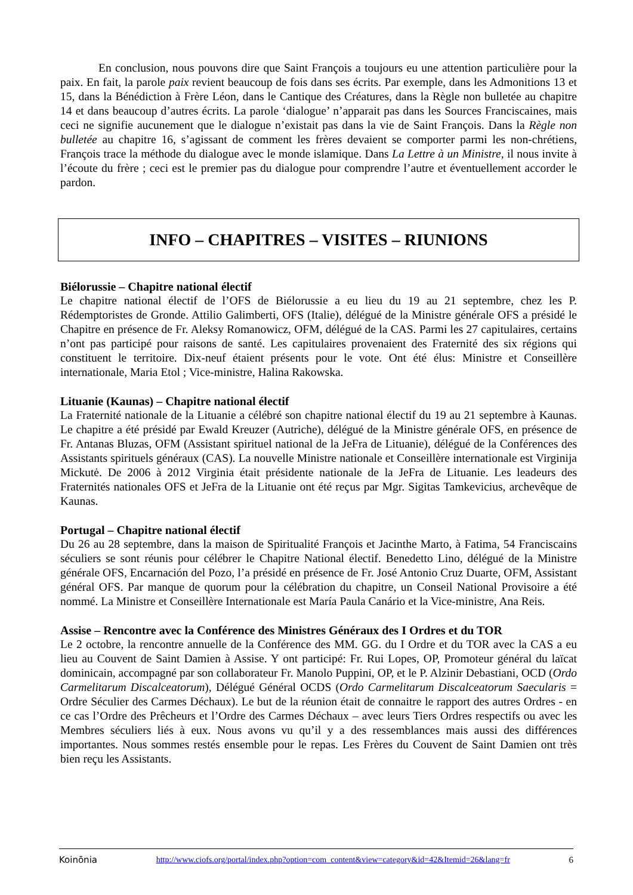En conclusion, nous pouvons dire que Saint François a toujours eu une attention particulière pour la paix. En fait, la parole paix revient beaucoup de fois dans ses écrits. Par exemple, dans les Admonitions 13 et 15, dans la Bénédiction à Frère Léon, dans le Cantique des Créatures, dans la Règle non bulletée au chapitre 14 et dans beaucoup d’autres écrits. La parole ‘dialogue’ n’apparait pas dans les Sources Franciscaines, mais ceci ne signifie aucunement que le dialogue n’existait pas dans la vie de Saint François. Dans la Règle non bulletée au chapitre 16, s’agissant de comment les frères devaient se comporter parmi les non-chrétiens, François trace la méthode du dialogue avec le monde islamique. Dans La Lettre à un Ministre, il nous invite à l’écoute du frère ; ceci est le premier pas du dialogue pour comprendre l’autre et éventuellement accorder le pardon.
INFO – CHAPITRES – VISITES – RIUNIONS
Biélorussie – Chapitre national électif
Le chapitre national électif de l’OFS de Biélorussie a eu lieu du 19 au 21 septembre, chez les P. Rédemptoristes de Gronde. Attilio Galimberti, OFS (Italie), délégué de la Ministre générale OFS a présidé le Chapitre en présence de Fr. Aleksy Romanowicz, OFM, délégué de la CAS. Parmi les 27 capitulaires, certains n’ont pas participé pour raisons de santé. Les capitulaires provenaient des Fraternité des six régions qui constituent le territoire. Dix-neuf étaient présents pour le vote. Ont été élus: Ministre et Conseillère internationale, Maria Etol ; Vice-ministre, Halina Rakowska.
Lituanie (Kaunas) – Chapitre national électif
La Fraternité nationale de la Lituanie a célébré son chapitre national électif du 19 au 21 septembre à Kaunas. Le chapitre a été présidé par Ewald Kreuzer (Autriche), délégué de la Ministre générale OFS, en présence de Fr. Antanas Bluzas, OFM (Assistant spirituel national de la JeFra de Lituanie), délégué de la Conférences des Assistants spirituels généraux (CAS). La nouvelle Ministre nationale et Conseillère internationale est Virginija Mickutė. De 2006 à 2012 Virginia était présidente nationale de la JeFra de Lituanie. Les leadeurs des Fraternités nationales OFS et JeFra de la Lituanie ont été reçus par Mgr. Sigitas Tamkevicius, archevêque de Kaunas.
Portugal – Chapitre national électif
Du 26 au 28 septembre, dans la maison de Spiritualité François et Jacinthe Marto, à Fatima, 54 Franciscains séculiers se sont réunis pour célébrer le Chapitre National électif. Benedetto Lino, délégué de la Ministre générale OFS, Encarnación del Pozo, l’a présidé en présence de Fr. José Antonio Cruz Duarte, OFM, Assistant général OFS. Par manque de quorum pour la célébration du chapitre, un Conseil National Provisoire a été nommé. La Ministre et Conseillère Internationale est María Paula Canário et la Vice-ministre, Ana Reis.
Assise – Rencontre avec la Conférence des Ministres Généraux des I Ordres et du TOR
Le 2 octobre, la rencontre annuelle de la Conférence des MM. GG. du I Ordre et du TOR avec la CAS a eu lieu au Couvent de Saint Damien à Assise. Y ont participé: Fr. Rui Lopes, OP, Promoteur général du laïcat dominicain, accompagné par son collaborateur Fr. Manolo Puppini, OP, et le P. Alzinir Debastiani, OCD (Ordo Carmelitarum Discalceatorum), Délégué Général OCDS (Ordo Carmelitarum Discalceatorum Saecularis = Ordre Séculier des Carmes Déchaux). Le but de la réunion était de connaitre le rapport des autres Ordres - en ce cas l’Ordre des Prêcheurs et l’Ordre des Carmes Déchaux – avec leurs Tiers Ordres respectifs ou avec les Membres séculiers liés à eux. Nous avons vu qu’il y a des ressemblances mais aussi des différences importantes. Nous sommes restés ensemble pour le repas. Les Frères du Couvent de Saint Damien ont très bien reçu les Assistants.
Koinōnia http://www.ciofs.org/portal/index.php?option=com_content&view=category&id=42&Itemid=26&lang=fr 6